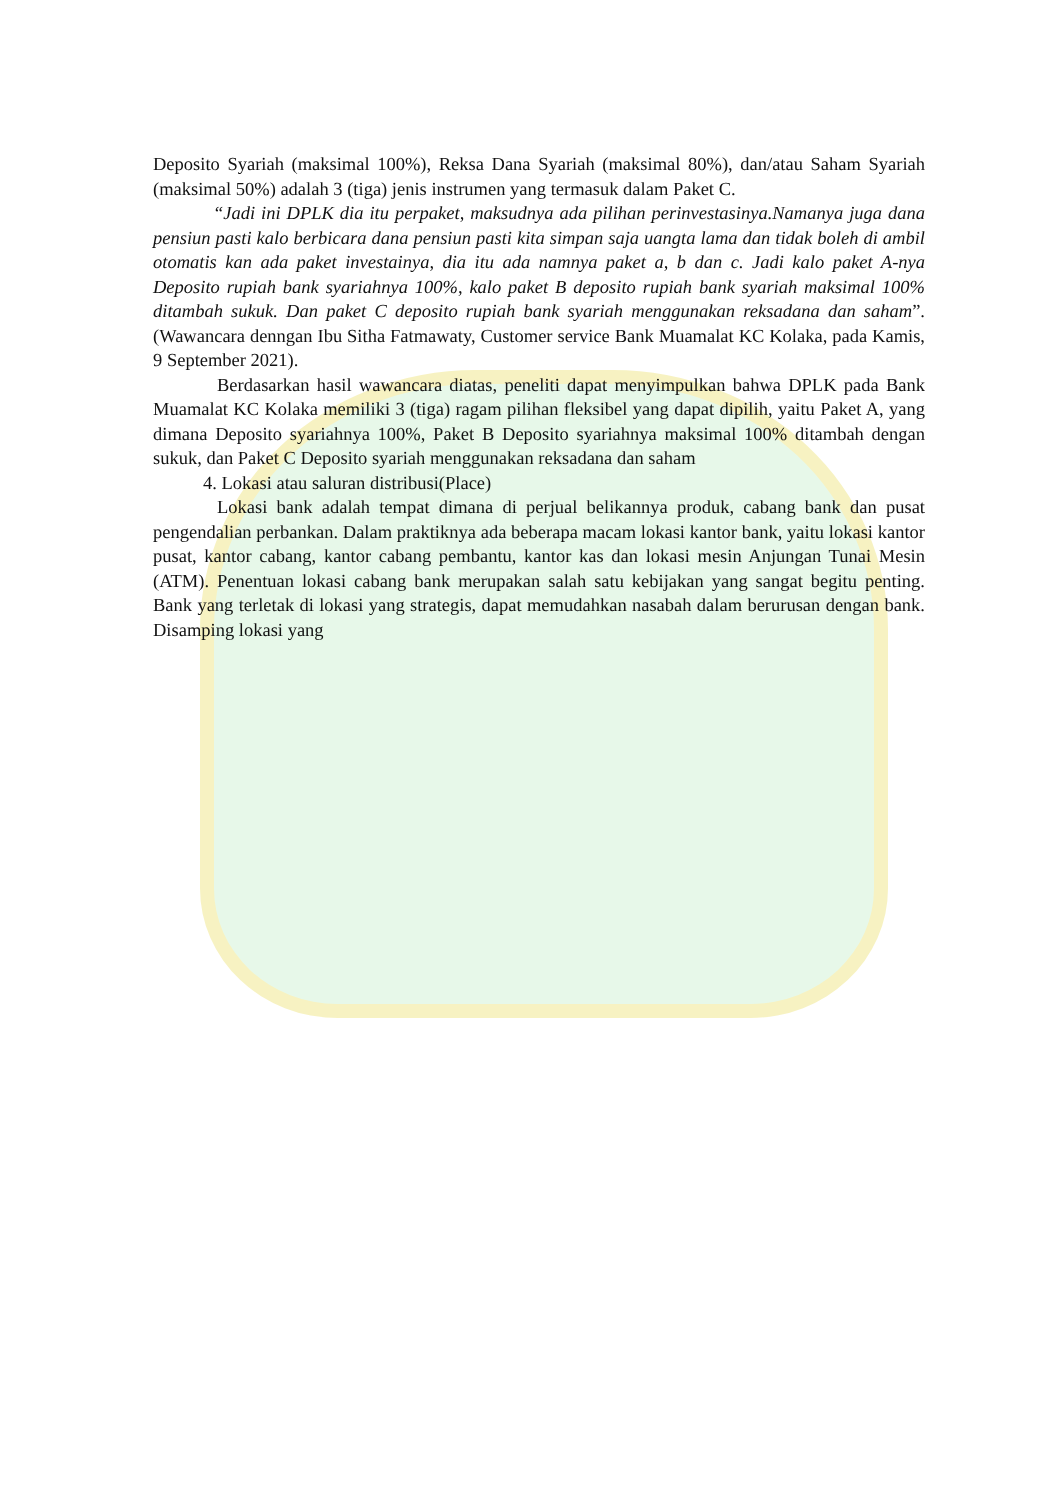Deposito Syariah (maksimal 100%), Reksa Dana Syariah (maksimal 80%), dan/atau Saham Syariah (maksimal 50%) adalah 3 (tiga) jenis instrumen yang termasuk dalam Paket C.
“Jadi ini DPLK dia itu perpaket, maksudnya ada pilihan perinvestasinya.Namanya juga dana pensiun pasti kalo berbicara dana pensiun pasti kita simpan saja uangta lama dan tidak boleh di ambil otomatis kan ada paket investainya, dia itu ada namnya paket a, b dan c. Jadi kalo paket A-nya Deposito rupiah bank syariahnya 100%, kalo paket B deposito rupiah bank syariah maksimal 100% ditambah sukuk. Dan paket C deposito rupiah bank syariah menggunakan reksadana dan saham”. (Wawancara denngan Ibu Sitha Fatmawaty, Customer service Bank Muamalat KC Kolaka, pada Kamis, 9 September 2021).
Berdasarkan hasil wawancara diatas, peneliti dapat menyimpulkan bahwa DPLK pada Bank Muamalat KC Kolaka memiliki 3 (tiga) ragam pilihan fleksibel yang dapat dipilih, yaitu Paket A, yang dimana Deposito syariahnya 100%, Paket B Deposito syariahnya maksimal 100% ditambah dengan sukuk, dan Paket C Deposito syariah menggunakan reksadana dan saham
4. Lokasi atau saluran distribusi(Place)
Lokasi bank adalah tempat dimana di perjual belikannya produk, cabang bank dan pusat pengendalian perbankan. Dalam praktiknya ada beberapa macam lokasi kantor bank, yaitu lokasi kantor pusat, kantor cabang, kantor cabang pembantu, kantor kas dan lokasi mesin Anjungan Tunai Mesin (ATM). Penentuan lokasi cabang bank merupakan salah satu kebijakan yang sangat begitu penting. Bank yang terletak di lokasi yang strategis, dapat memudahkan nasabah dalam berurusan dengan bank. Disamping lokasi yang